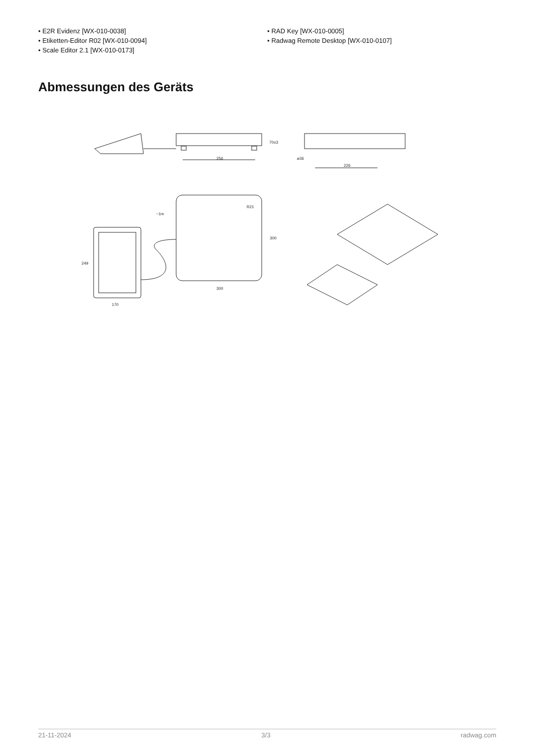• E2R Evidenz [WX-010-0038]
• Etiketten-Editor R02 [WX-010-0094]
• Scale Editor 2.1 [WX-010-0173]
• RAD Key [WX-010-0005]
• Radwag Remote Desktop [WX-010-0107]
Abmessungen des Geräts
256
70±3
⌀36
226
R21
300
300
~1m
249
170
21-11-2024 3/3 radwag.com